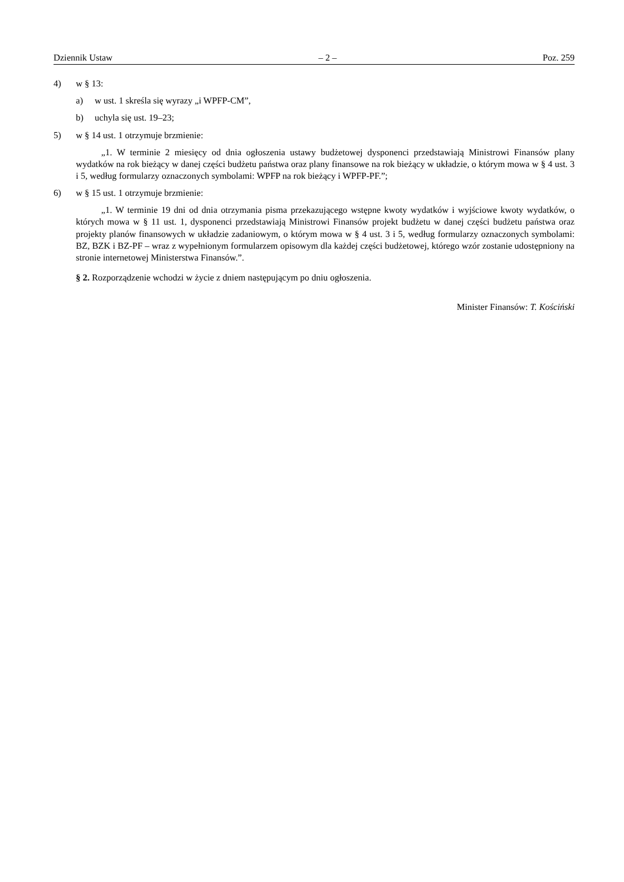Dziennik Ustaw – 2 – Poz. 259
4) w § 13:
a) w ust. 1 skreśla się wyrazy „i WPFP-CM”,
b) uchyla się ust. 19–23;
5) w § 14 ust. 1 otrzymuje brzmienie:
„1. W terminie 2 miesięcy od dnia ogłoszenia ustawy budżetowej dysponenci przedstawiają Ministrowi Finansów plany wydatków na rok bieżący w danej części budżetu państwa oraz plany finansowe na rok bieżący w układzie, o którym mowa w § 4 ust. 3 i 5, według formularzy oznaczonych symbolami: WPFP na rok bieżący i WPFP-PF.”;
6) w § 15 ust. 1 otrzymuje brzmienie:
„1. W terminie 19 dni od dnia otrzymania pisma przekazującego wstępne kwoty wydatków i wyjściowe kwoty wydatków, o których mowa w § 11 ust. 1, dysponenci przedstawiają Ministrowi Finansów projekt budżetu w danej części budżetu państwa oraz projekty planów finansowych w układzie zadaniowym, o którym mowa w § 4 ust. 3 i 5, według formularzy oznaczonych symbolami: BZ, BZK i BZ-PF – wraz z wypełnionym formularzem opisowym dla każdej części budżetowej, którego wzór zostanie udostępniony na stronie internetowej Ministerstwa Finansów.”.
§ 2. Rozporządzenie wchodzi w życie z dniem następującym po dniu ogłoszenia.
Minister Finansów: T. Kościński